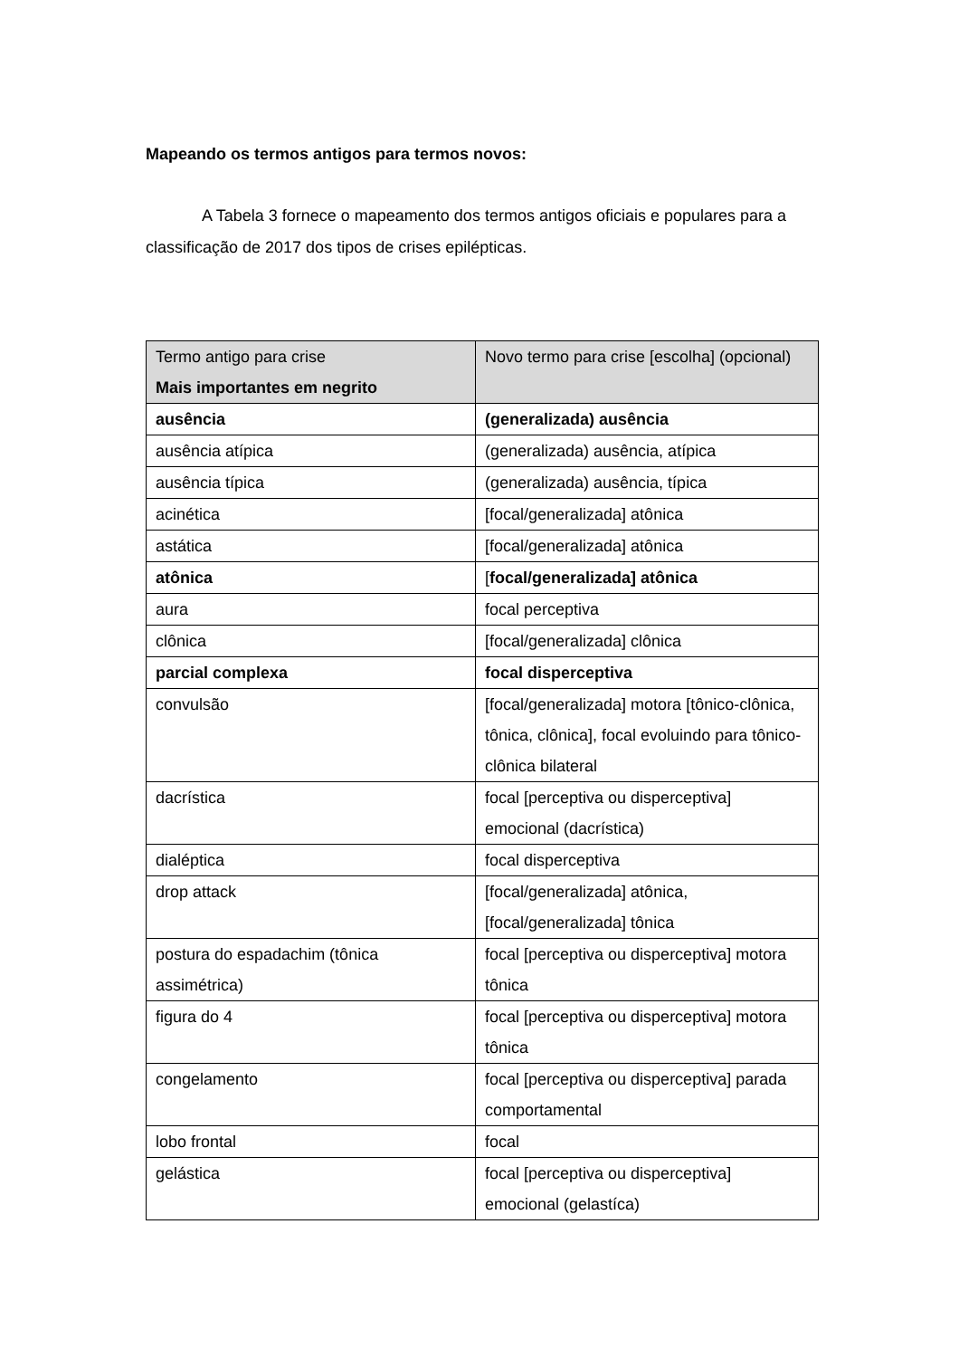Mapeando os termos antigos para termos novos:
A Tabela 3 fornece o mapeamento dos termos antigos oficiais e populares para a classificação de 2017 dos tipos de crises epilépticas.
| Termo antigo para crise Mais importantes em negrito | Novo termo para crise [escolha] (opcional) |
| --- | --- |
| ausência | (generalizada) ausência |
| ausência atípica | (generalizada) ausência, atípica |
| ausência típica | (generalizada) ausência, típica |
| acinética | [focal/generalizada] atônica |
| astática | [focal/generalizada] atônica |
| atônica | [ focal/generalizada] atônica |
| aura | focal perceptiva |
| clônica | [focal/generalizada] clônica |
| parcial complexa | focal disperceptiva |
| convulsão | [focal/generalizada] motora [tônico-clônica, tônica, clônica], focal evoluindo para tônico-clônica bilateral |
| dacrística | focal [perceptiva ou disperceptiva] emocional (dacrística) |
| dialéptica | focal disperceptiva |
| drop attack | [focal/generalizada] atônica, [focal/generalizada] tônica |
| postura do espadachim (tônica assimétrica) | focal [perceptiva ou disperceptiva] motora tônica |
| figura do 4 | focal [perceptiva ou disperceptiva] motora tônica |
| congelamento | focal [perceptiva ou disperceptiva] parada comportamental |
| lobo frontal | focal |
| gelástica | focal [perceptiva ou disperceptiva] emocional (gelastíca) |